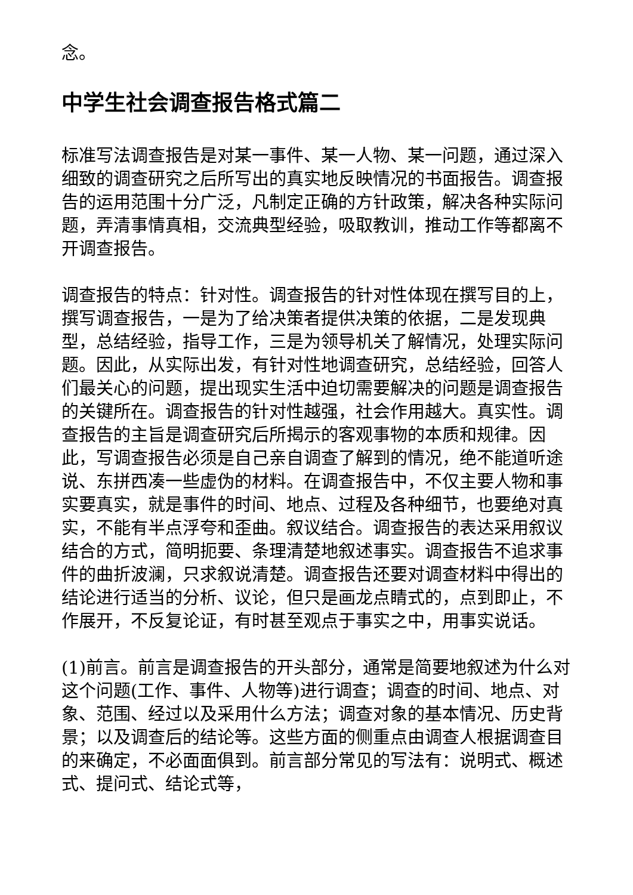念。
中学生社会调查报告格式篇二
标准写法调查报告是对某一事件、某一人物、某一问题，通过深入细致的调查研究之后所写出的真实地反映情况的书面报告。调查报告的运用范围十分广泛，凡制定正确的方针政策，解决各种实际问题，弄清事情真相，交流典型经验，吸取教训，推动工作等都离不开调查报告。
调查报告的特点：针对性。调查报告的针对性体现在撰写目的上，撰写调查报告，一是为了给决策者提供决策的依据，二是发现典型，总结经验，指导工作，三是为领导机关了解情况，处理实际问题。因此，从实际出发，有针对性地调查研究，总结经验，回答人们最关心的问题，提出现实生活中迫切需要解决的问题是调查报告的关键所在。调查报告的针对性越强，社会作用越大。真实性。调查报告的主旨是调查研究后所揭示的客观事物的本质和规律。因此，写调查报告必须是自己亲自调查了解到的情况，绝不能道听途说、东拼西凑一些虚伪的材料。在调查报告中，不仅主要人物和事实要真实，就是事件的时间、地点、过程及各种细节，也要绝对真实，不能有半点浮夸和歪曲。叙议结合。调查报告的表达采用叙议结合的方式，简明扼要、条理清楚地叙述事实。调查报告不追求事件的曲折波澜，只求叙说清楚。调查报告还要对调查材料中得出的结论进行适当的分析、议论，但只是画龙点睛式的，点到即止，不作展开，不反复论证，有时甚至观点于事实之中，用事实说话。
(1)前言。前言是调查报告的开头部分，通常是简要地叙述为什么对这个问题(工作、事件、人物等)进行调查；调查的时间、地点、对象、范围、经过以及采用什么方法；调查对象的基本情况、历史背景；以及调查后的结论等。这些方面的侧重点由调查人根据调查目的来确定，不必面面俱到。前言部分常见的写法有：说明式、概述式、提问式、结论式等，